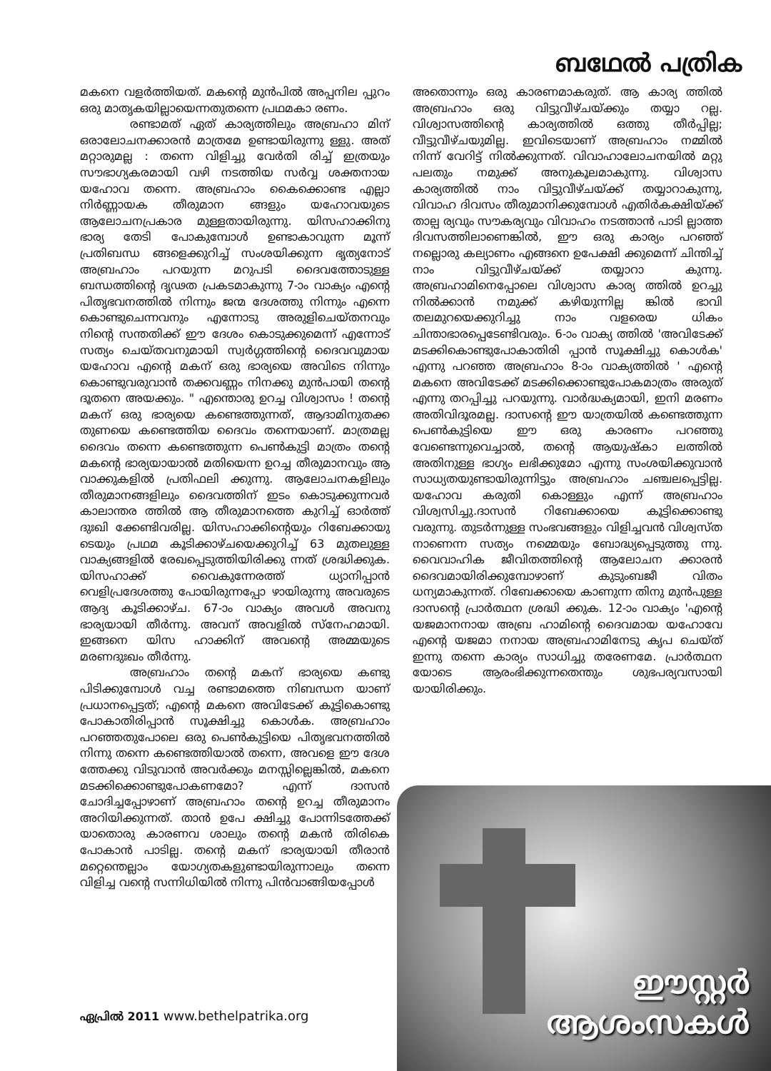ബഥേൽ പത്രിക
മകനെ വളർത്തിയത്. മകന്റെ മുൻപിൽ അപ്പനില പ്പുറം ഒരു മാതൃകയില്ലായെന്നതുതന്നെ പ്രഥമകാ രണം.
രണ്ടാമത് ഏത് കാര്യത്തിലും അബ്രഹാ മിന് ഒരാലോചനക്കാരൻ മാത്രമേ ഉണ്ടായിരുന്നു ള്ളു. അത് മറ്റാരുമല്ല : തന്നെ വിളിച്ചു വേർതി രിച്ച് ഇത്രയും സൗഭാഗ്യകരമായി വഴി നടത്തിയ സർവ്വ ശക്തനായ യഹോവ തന്നെ. അബ്രഹാം കൈക്കൊണ്ട എല്ലാ നിർണ്ണായക തീരുമാന ങ്ങളും യഹോവയുടെ ആലോചനപ്രകാര മുള്ളതായിരുന്നു. യിസഹാക്കിനു ഭാര്യ തേടി പോകുമ്പോൾ ഉണ്ടാകാവുന്ന മൂന്ന് പ്രതിബന്ധ ങ്ങളെക്കുറിച്ച് സംശയിക്കുന്ന ഭൃത്യനോട് അബ്രഹാം പറയുന്ന മറുപടി ദൈവത്തോടുള്ള ബന്ധത്തിന്റെ ദൃഢത പ്രകടമാകുന്നു 7-ാം വാക്യം എന്റെ പിതൃഭവനത്തിൽ നിന്നും ജന്മ ദേശത്തു നിന്നും എന്നെ കൊണ്ടുചെന്നവനും എന്നോടു അരുളിചെയ്തനവും നിന്റെ സന്തതിക്ക് ഈ ദേശം കൊടുക്കുമെന്ന് എന്നോട് സത്യം ചെയ്തവനുമായി സ്വർഗ്ഗത്തിന്റെ ദൈവവുമായ യഹോവ എന്റെ മകന് ഒരു ഭാര്യയെ അവിടെ നിന്നും കൊണ്ടുവരുവാൻ തക്കവണ്ണം നിനക്കു മുൻപായി തന്റെ ദൂതനെ അയക്കും. " എന്തൊരു ഉറച്ച വിശ്വാസം ! തന്റെ മകന് ഒരു ഭാര്യയെ കണ്ടെത്തുന്നത്, ആദാമിനുതക്ക തുണയെ കണ്ടെത്തിയ ദൈവം തന്നെയാണ്. മാത്രമല്ല ദൈവം തന്നെ കണ്ടെത്തുന്ന പെൺകുട്ടി മാത്രം തന്റെ മകന്റെ ഭാര്യയായാൽ മതിയെന്ന ഉറച്ച തീരുമാനവും ആ വാക്കുകളിൽ പ്രതിഫലി ക്കുന്നു. ആലോചനകളിലും തീരുമാനങ്ങളിലും ദൈവത്തിന് ഇടം കൊടുക്കുന്നവർ കാലാന്തര ത്തിൽ ആ തീരുമാനത്തെ കുറിച്ച് ഓർത്ത് ദുഃഖി ക്കേണ്ടിവരില്ല. യിസഹാക്കിന്റെയും റിബേക്കായു ടെയും പ്രഥമ കൂടിക്കാഴ്ചയെക്കുറിച്ച് 63 മുതലുള്ള വാക്യങ്ങളിൽ രേഖപ്പെടുത്തിയിരിക്കു ന്നത് ശ്രദ്ധിക്കുക. യിസഹാക്ക് വൈകുന്നേരത്ത് ധ്യാനിപ്പാൻ വെളിപ്രദേശത്തു പോയിരുന്നപ്പോ ഴായിരുന്നു അവരുടെ ആദ്യ കൂടിക്കാഴ്ച. 67-ാം വാക്യം അവൾ അവനു ഭാര്യയായി തീർന്നു. അവന് അവളിൽ സ്നേഹമായി. ഇങ്ങനെ യിസ ഹാക്കിന് അവന്റെ അമ്മയുടെ മരണദുഃഖം തീർന്നു.
അബ്രഹാം തന്റെ മകന് ഭാര്യയെ കണ്ടു പിടിക്കുമ്പോൾ വച്ച രണ്ടാമത്തെ നിബന്ധന യാണ് പ്രധാനപ്പെട്ടത്; എന്റെ മകനെ അവിടേക്ക് കൂട്ടികൊണ്ടു പോകാതിരിപ്പാൻ സൂക്ഷിച്ചു കൊൾക. അബ്രഹാം പറഞ്ഞതുപോലെ ഒരു പെൺകുട്ടിയെ പിതൃഭവനത്തിൽ നിന്നു തന്നെ കണ്ടെത്തിയാൽ തന്നെ, അവളെ ഈ ദേശ ത്തേക്കു വിടുവാൻ അവർക്കും മനസ്സില്ലെങ്കിൽ, മകനെ മടക്കിക്കൊണ്ടുപോകണമോ? എന്ന് ദാസൻ ചോദിച്ചപ്പോഴാണ് അബ്രഹാം തന്റെ ഉറച്ച തീരുമാനം അറിയിക്കുന്നത്. താൻ ഉപേ ക്ഷിച്ചു പോന്നിടത്തേക്ക് യാതൊരു കാരണവ ശാലും തന്റെ മകൻ തിരികെ പോകാൻ പാടില്ല. തന്റെ മകന് ഭാര്യയായി തീരാൻ മറ്റെന്തെല്ലാം യോഗ്യതകളുണ്ടായിരുന്നാലും തന്നെ വിളിച്ച വന്റെ സന്നിധിയിൽ നിന്നു പിൻവാങ്ങിയപ്പോൾ
അതൊന്നും ഒരു കാരണമാകരുത്. ആ കാര്യ ത്തിൽ അബ്രഹാം ഒരു വിട്ടുവീഴ്ചയ്ക്കും തയ്യാ റല്ല. വിശ്വാസത്തിന്റെ കാര്യത്തിൽ ഒത്തു തീർപ്പില്ല; വീട്ടുവീഴ്ചയുമില്ല. ഇവിടെയാണ് അബ്രഹാം നമ്മിൽ നിന്ന് വേറിട്ട് നിൽക്കുന്നത്. വിവാഹാലോചനയിൽ മറ്റു പലതും നമുക്ക് അനുകൂലമാകുന്നു. വിശ്വാസ കാര്യത്തിൽ നാം വിട്ടുവീഴ്ചയ്ക്ക് തയ്യാറാകുന്നു, വിവാഹ ദിവസം തീരുമാനിക്കുമ്പോൾ എതിർകക്ഷിയ്ക്ക് താല്പ ര്യവും സൗകര്യവും വിവാഹം നടത്താൻ പാടി ല്ലാത്ത ദിവസത്തിലാണെങ്കിൽ, ഈ ഒരു കാര്യം പറഞ്ഞ് നല്ലൊരു കല്യാണം എങ്ങനെ ഉപേക്ഷി ക്കുമെന്ന് ചിന്തിച്ച് നാം വിട്ടുവീഴ്ചയ്ക്ക് തയ്യാറാ കുന്നു. അബ്രഹാമിനെപ്പോലെ വിശ്വാസ കാര്യ ത്തിൽ ഉറച്ചു നിൽക്കാൻ നമുക്ക് കഴിയുന്നില്ല ങ്കിൽ ഭാവി തലമുറയെക്കുറിച്ചു നാം വളരെയ ധികം ചിന്താഭാരപ്പെടേണ്ടിവരും. 6-ാം വാക്യ ത്തിൽ 'അവിടേക്ക് മടക്കികൊണ്ടുപോകാതിരി പ്പാൻ സൂക്ഷിച്ചു കൊൾക' എന്നു പറഞ്ഞ അബ്രഹാം 8-ാം വാക്യത്തിൽ ' എന്റെ മകനെ അവിടേക്ക് മടക്കിക്കൊണ്ടുപോകമാത്രം അരുത് എന്നു തറപ്പിച്ചു പറയുന്നു. വാർദ്ധക്യമായി, ഇനി മരണം അതിവിദൂരമല്ല. ദാസന്റെ ഈ യാത്രയിൽ കണ്ടെത്തുന്ന പെൺകുട്ടിയെ ഈ ഒരു കാരണം പറഞ്ഞു വേണ്ടെന്നുവെച്ചാൽ, തന്റെ ആയുഷ്കാ ലത്തിൽ അതിനുള്ള ഭാഗ്യം ലഭിക്കുമോ എന്നു സംശയിക്കുവാൻ സാധ്യതയുണ്ടായിരുന്നിട്ടും അബ്രഹാം ചഞ്ചലപ്പെട്ടില്ല. യഹോവ കരുതി കൊള്ളും എന്ന് അബ്രഹാം വിശ്വസിച്ചു.ദാസൻ റിബേക്കായെ കൂട്ടിക്കൊണ്ടു വരുന്നു. തുടർന്നുള്ള സംഭവങ്ങളും വിളിച്ചവൻ വിശ്വസ്ത നാണെന്ന സത്യം നമ്മെയും ബോദ്ധ്യപ്പെടുത്തു ന്നു. വൈവാഹിക ജീവിതത്തിന്റെ ആലോചന ക്കാരൻ ദൈവമായിരിക്കുമ്പോഴാണ് കുടുംബജീ വിതം ധന്യമാകുന്നത്. റിബേക്കായെ കാണുന്ന തിനു മുൻപുള്ള ദാസന്റെ പ്രാർത്ഥന ശ്രദ്ധി ക്കുക. 12-ാം വാക്യം 'എന്റെ യജമാനനായ അബ്ര ഹാമിന്റെ ദൈവമായ യഹോവേ എന്റെ യജമാ നനായ അബ്രഹാമിനേടു കൃപ ചെയ്ത് ഇന്നു തന്നെ കാര്യം സാധിച്ചു തരേണമേ. പ്രാർത്ഥന യോടെ ആരംഭിക്കുന്നതെന്തും ശുഭപര്യവസായി യായിരിക്കും.
ഏപ്രിൽ 2011 www.bethelpatrika.org
ഈസ്റ്റർ
ആശംസകൾ